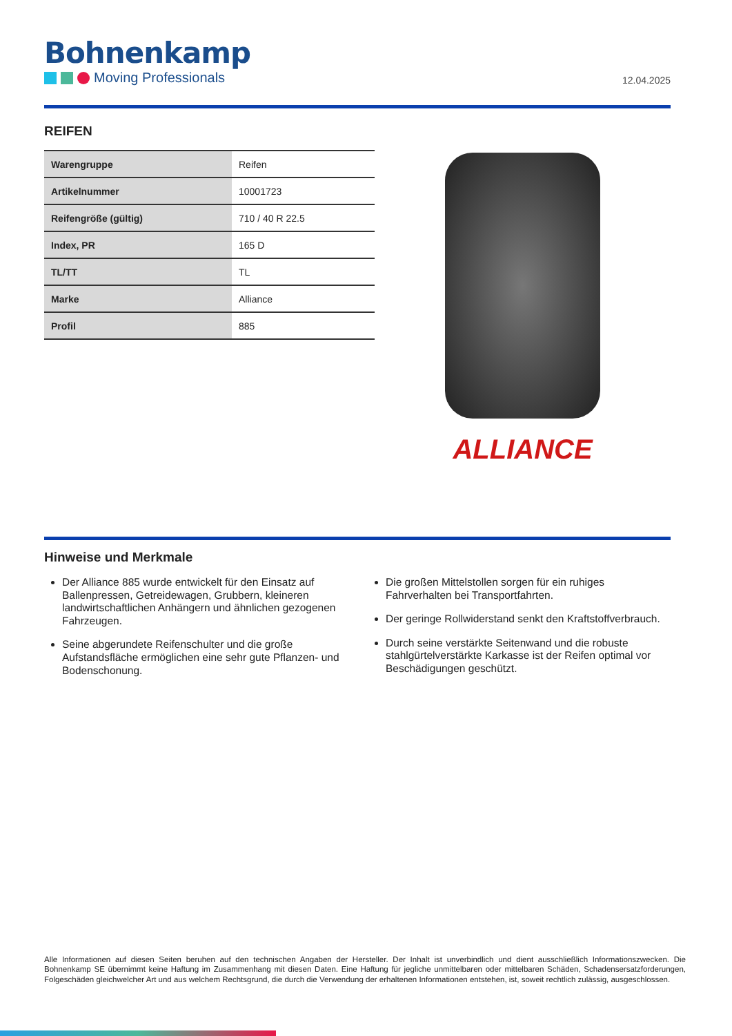Bohnenkamp
Moving Professionals
12.04.2025
REIFEN
| Warengruppe | Reifen |
| Artikelnummer | 10001723 |
| Reifengröße (gültig) | 710 / 40 R 22.5 |
| Index, PR | 165 D |
| TL/TT | TL |
| Marke | Alliance |
| Profil | 885 |
ALLIANCE
Hinweise und Merkmale
Der Alliance 885 wurde entwickelt für den Einsatz auf Ballenpressen, Getreidewagen, Grubbern, kleineren landwirtschaftlichen Anhängern und ähnlichen gezogenen Fahrzeugen.
Seine abgerundete Reifenschulter und die große Aufstandsfläche ermöglichen eine sehr gute Pflanzen- und Bodenschonung.
Die großen Mittelstollen sorgen für ein ruhiges Fahrverhalten bei Transportfahrten.
Der geringe Rollwiderstand senkt den Kraftstoffverbrauch.
Durch seine verstärkte Seitenwand und die robuste stahlgürtelverstärkte Karkasse ist der Reifen optimal vor Beschädigungen geschützt.
Alle Informationen auf diesen Seiten beruhen auf den technischen Angaben der Hersteller. Der Inhalt ist unverbindlich und dient ausschließlich Informationszwecken. Die Bohnenkamp SE übernimmt keine Haftung im Zusammenhang mit diesen Daten. Eine Haftung für jegliche unmittelbaren oder mittelbaren Schäden, Schadensersatzforderungen, Folgeschäden gleichwelcher Art und aus welchem Rechtsgrund, die durch die Verwendung der erhaltenen Informationen entstehen, ist, soweit rechtlich zulässig, ausgeschlossen.